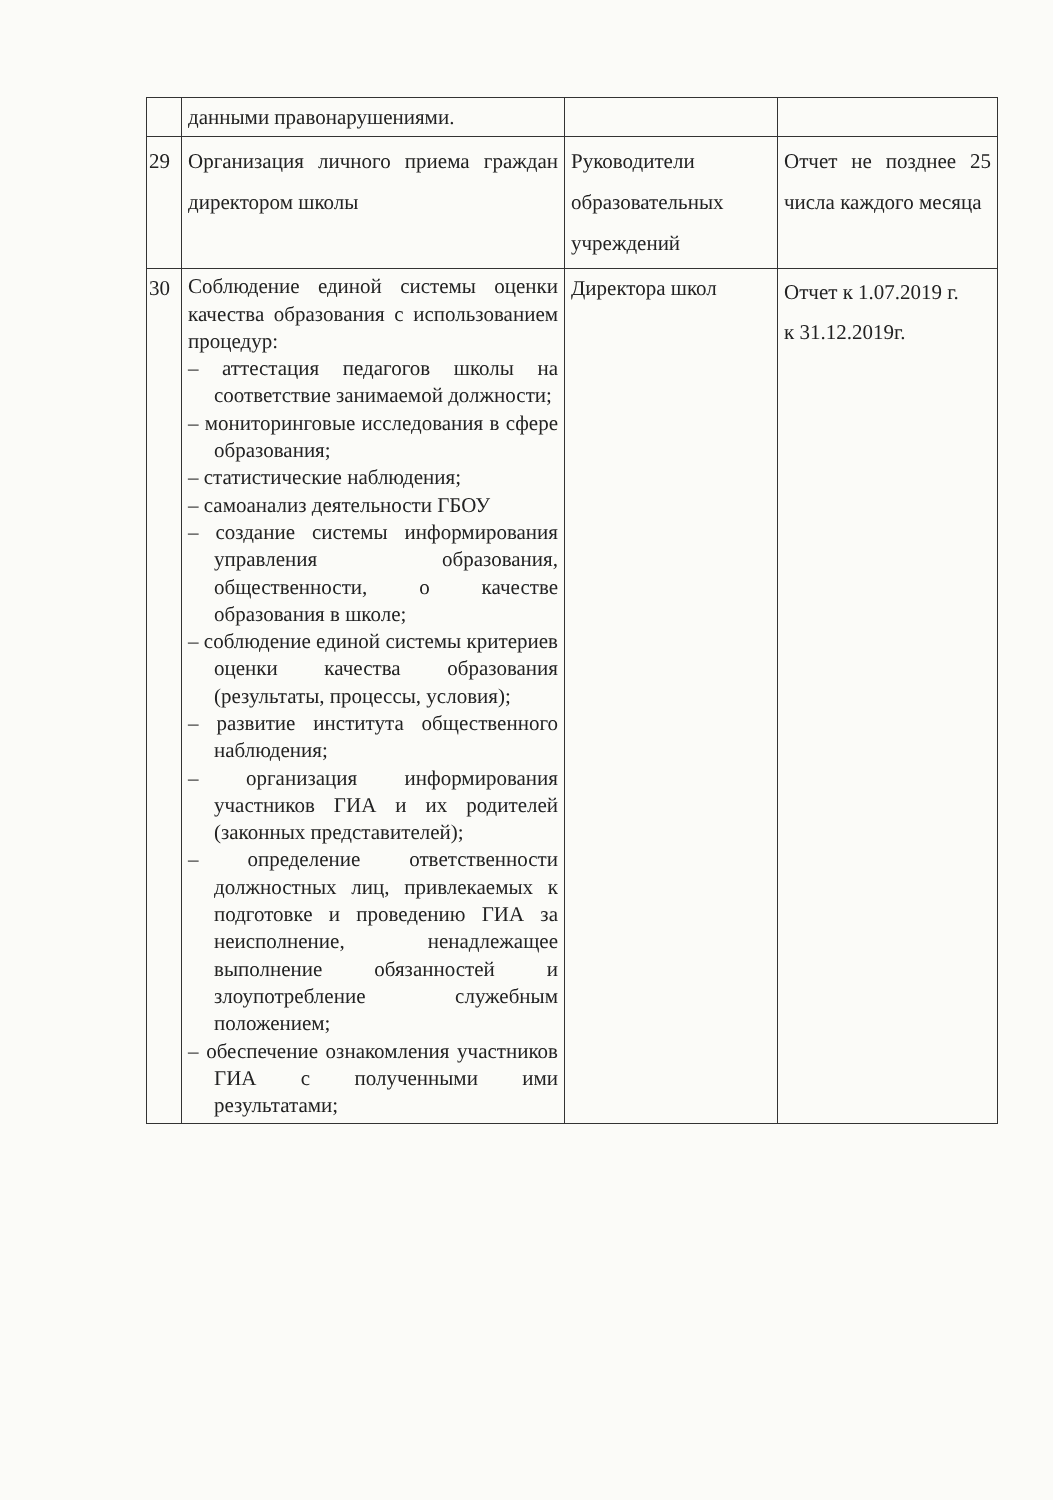| | данными правонарушениями. | | |
| 29 | Организация личного приема граждан директором школы | Руководители образовательных учреждений | Отчет не позднее 25 числа каждого месяца |
| 30 | Соблюдение единой системы оценки качества образования с использованием процедур: – аттестация педагогов школы на соответствие занимаемой должности; – мониторинговые исследования в сфере образования; – статистические наблюдения; – самоанализ деятельности ГБОУ – создание системы информирования управления образования, общественности, о качестве образования в школе; – соблюдение единой системы критериев оценки качества образования (результаты, процессы, условия); – развитие института общественного наблюдения; – организация информирования участников ГИА и их родителей (законных представителей); – определение ответственности должностных лиц, привлекаемых к подготовке и проведению ГИА за неисполнение, ненадлежащее выполнение обязанностей и злоупотребление служебным положением; – обеспечение ознакомления участников ГИА с полученными ими результатами; | Директора школ | Отчет к 1.07.2019 г. к 31.12.2019г. |